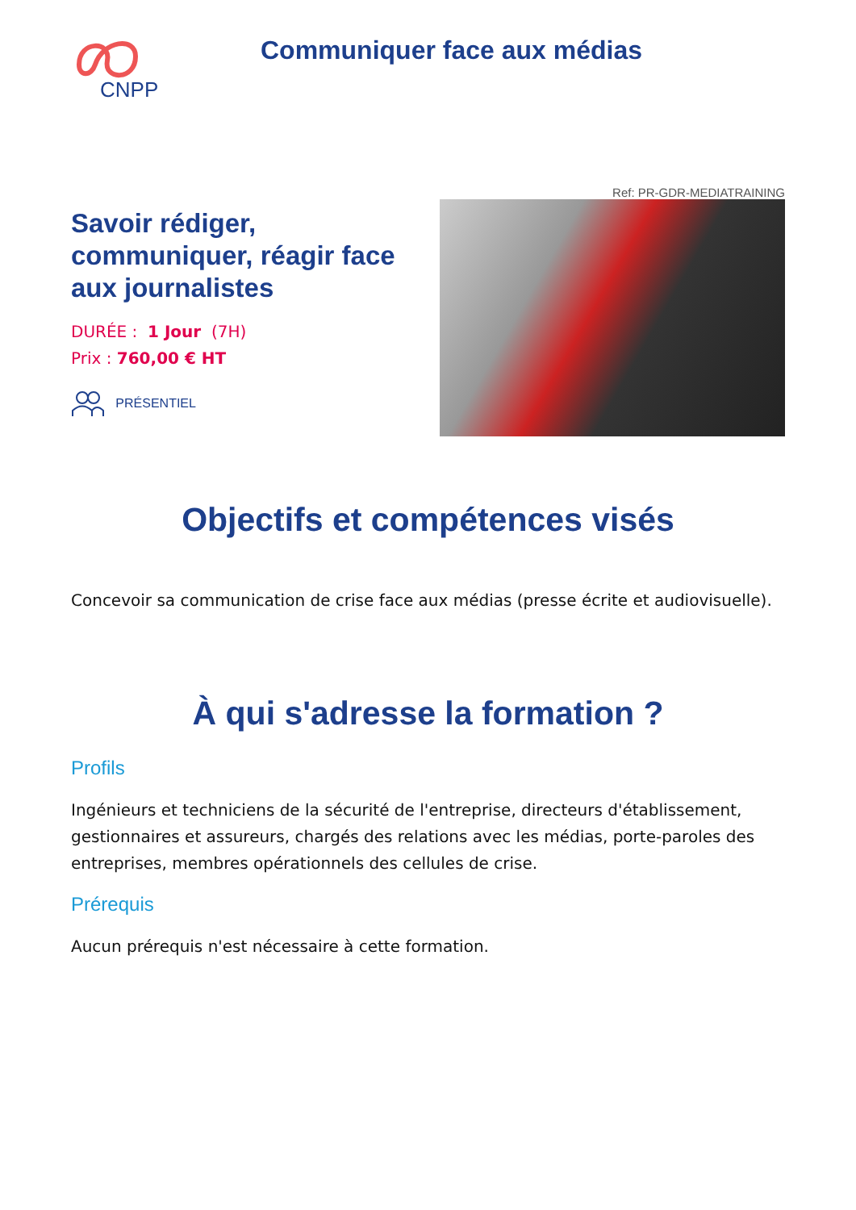CNPP
Communiquer face aux médias
Ref: PR-GDR-MEDIATRAINING
Savoir rédiger, communiquer, réagir face aux journalistes
DURÉE : 1 Jour (7H)
Prix : 760,00 € HT
PRÉSENTIEL
Objectifs et compétences visés
Concevoir sa communication de crise face aux médias (presse écrite et audiovisuelle).
À qui s'adresse la formation ?
Profils
Ingénieurs et techniciens de la sécurité de l'entreprise, directeurs d'établissement, gestionnaires et assureurs, chargés des relations avec les médias, porte-paroles des entreprises, membres opérationnels des cellules de crise.
Prérequis
Aucun prérequis n'est nécessaire à cette formation.